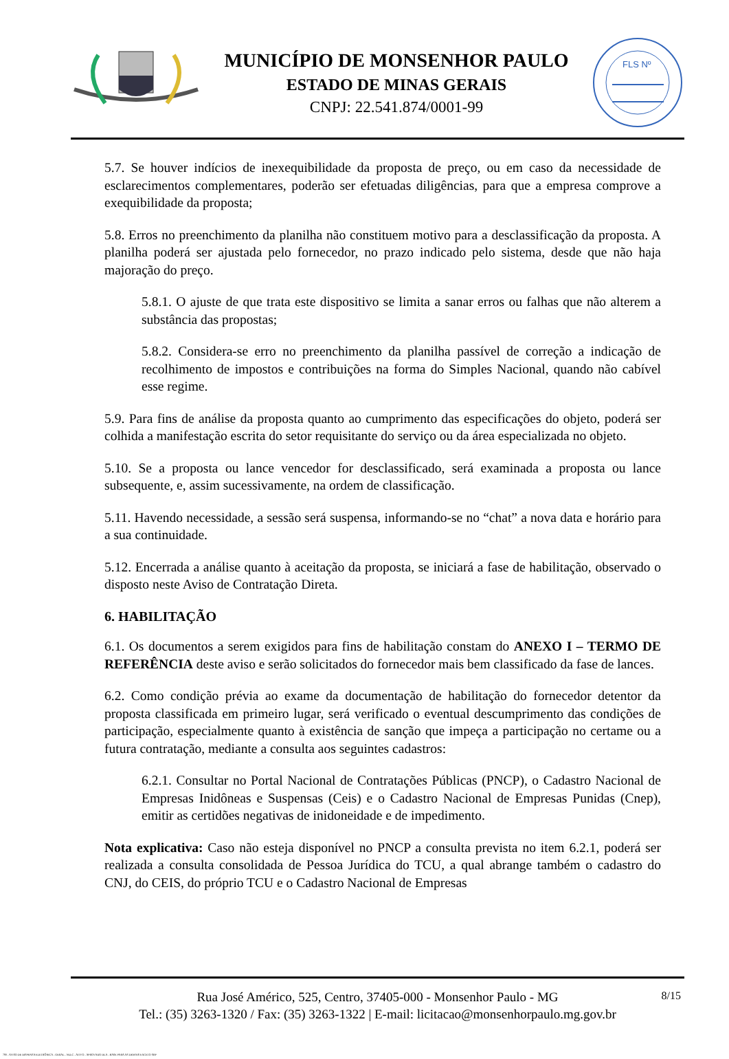MUNICÍPIO DE MONSENHOR PAULO
ESTADO DE MINAS GERAIS
CNPJ: 22.541.874/0001-99
FLS Nº
5.7. Se houver indícios de inexequibilidade da proposta de preço, ou em caso da necessidade de esclarecimentos complementares, poderão ser efetuadas diligências, para que a empresa comprove a exequibilidade da proposta;
5.8. Erros no preenchimento da planilha não constituem motivo para a desclassificação da proposta. A planilha poderá ser ajustada pelo fornecedor, no prazo indicado pelo sistema, desde que não haja majoração do preço.
5.8.1. O ajuste de que trata este dispositivo se limita a sanar erros ou falhas que não alterem a substância das propostas;
5.8.2. Considera-se erro no preenchimento da planilha passível de correção a indicação de recolhimento de impostos e contribuições na forma do Simples Nacional, quando não cabível esse regime.
5.9. Para fins de análise da proposta quanto ao cumprimento das especificações do objeto, poderá ser colhida a manifestação escrita do setor requisitante do serviço ou da área especializada no objeto.
5.10. Se a proposta ou lance vencedor for desclassificado, será examinada a proposta ou lance subsequente, e, assim sucessivamente, na ordem de classificação.
5.11. Havendo necessidade, a sessão será suspensa, informando-se no “chat” a nova data e horário para a sua continuidade.
5.12. Encerrada a análise quanto à aceitação da proposta, se iniciará a fase de habilitação, observado o disposto neste Aviso de Contratação Direta.
6. HABILITAÇÃO
6.1. Os documentos a serem exigidos para fins de habilitação constam do ANEXO I – TERMO DE REFERÊNCIA deste aviso e serão solicitados do fornecedor mais bem classificado da fase de lances.
6.2. Como condição prévia ao exame da documentação de habilitação do fornecedor detentor da proposta classificada em primeiro lugar, será verificado o eventual descumprimento das condições de participação, especialmente quanto à existência de sanção que impeça a participação no certame ou a futura contratação, mediante a consulta aos seguintes cadastros:
6.2.1. Consultar no Portal Nacional de Contratações Públicas (PNCP), o Cadastro Nacional de Empresas Inidôneas e Suspensas (Ceis) e o Cadastro Nacional de Empresas Punidas (Cnep), emitir as certidões negativas de inidoneidade e de impedimento.
Nota explicativa: Caso não esteja disponível no PNCP a consulta prevista no item 6.2.1, poderá ser realizada a consulta consolidada de Pessoa Jurídica do TCU, a qual abrange também o cadastro do CNJ, do CEIS, do próprio TCU e o Cadastro Nacional de Empresas
8/15
Rua José Américo, 525, Centro, 37405-000 - Monsenhor Paulo - MG
Tel.: (35) 3263-1320 / Fax: (35) 3263-1322 | E-mail: licitacao@monsenhorpaulo.mg.gov.br
780 - AVISO DE DISPENSA ELETRÔNICA - GERAL - NLLC - ATIVO - APROVADO DLA - BASE PARA AS DEMAIS EXCETO SRP